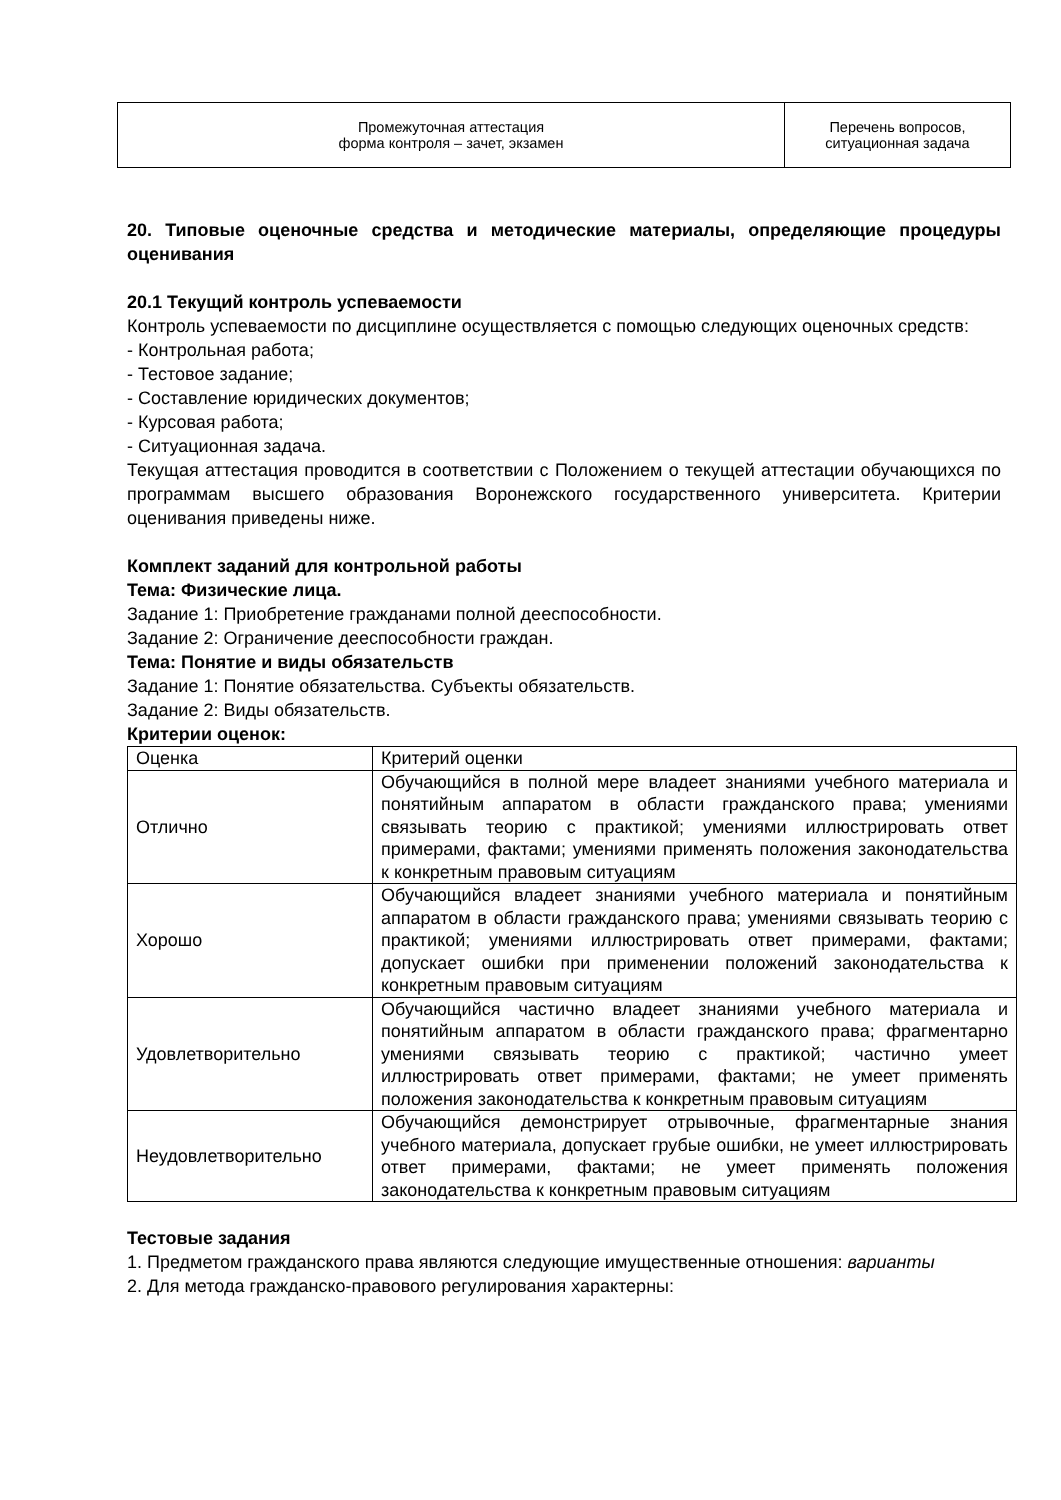| Промежуточная аттестация форма контроля – зачет, экзамен | Перечень вопросов, ситуационная задача |
20. Типовые оценочные средства и методические материалы, определяющие процедуры оценивания
20.1 Текущий контроль успеваемости
Контроль успеваемости по дисциплине осуществляется с помощью следующих оценочных средств:
- Контрольная работа;
- Тестовое задание;
- Составление юридических документов;
- Курсовая работа;
- Ситуационная задача.
Текущая аттестация проводится в соответствии с Положением о текущей аттестации обучающихся по программам высшего образования Воронежского государственного университета. Критерии оценивания приведены ниже.
Комплект заданий для контрольной работы
Тема: Физические лица.
Задание 1: Приобретение гражданами полной дееспособности.
Задание 2: Ограничение дееспособности граждан.
Тема: Понятие и виды обязательств
Задание 1: Понятие обязательства. Субъекты обязательств.
Задание 2: Виды обязательств.
Критерии оценок:
| Оценка | Критерий оценки |
| Отлично | Обучающийся в полной мере владеет знаниями учебного материала и понятийным аппаратом в области гражданского права; умениями связывать теорию с практикой; умениями иллюстрировать ответ примерами, фактами; умениями применять положения законодательства к конкретным правовым ситуациям |
| Хорошо | Обучающийся владеет знаниями учебного материала и понятийным аппаратом в области гражданского права; умениями связывать теорию с практикой; умениями иллюстрировать ответ примерами, фактами; допускает ошибки при применении положений законодательства к конкретным правовым ситуациям |
| Удовлетворительно | Обучающийся частично владеет знаниями учебного материала и понятийным аппаратом в области гражданского права; фрагментарно умениями связывать теорию с практикой; частично умеет иллюстрировать ответ примерами, фактами; не умеет применять положения законодательства к конкретным правовым ситуациям |
| Неудовлетворительно | Обучающийся демонстрирует отрывочные, фрагментарные знания учебного материала, допускает грубые ошибки, не умеет иллюстрировать ответ примерами, фактами; не умеет применять положения законодательства к конкретным правовым ситуациям |
Тестовые задания
1. Предметом гражданского права являются следующие имущественные отношения: варианты
2. Для метода гражданско-правового регулирования характерны: